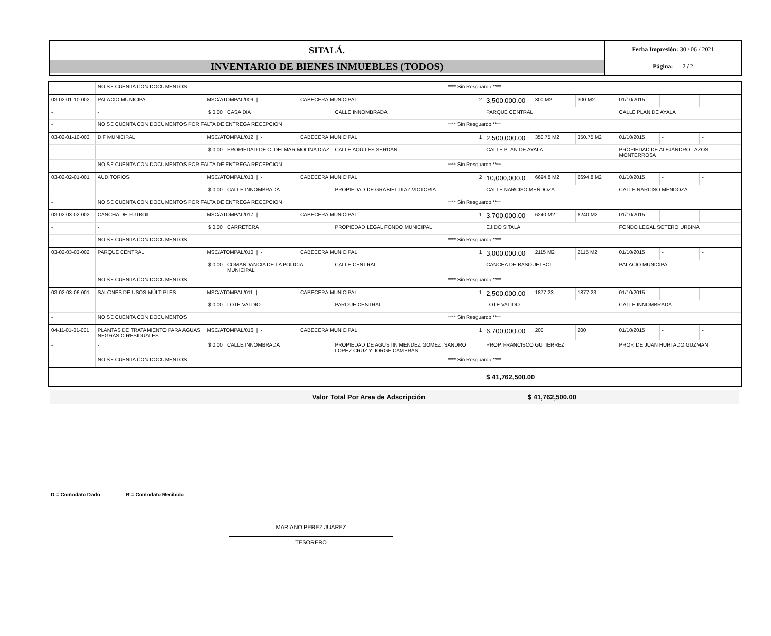SITALÁ.
INVENTARIO DE BIENES INMUEBLES (TODOS)
Fecha Impresión: 30 / 06 / 2021
Página: 2 / 2
| - | NO SE CUENTA CON DOCUMENTOS | | | | | | **** Sin Resguardo **** | | | | | | |
| 03-02-01-10-002 | PALACIO MUNICIPAL | | MSC/ATOMPAL/009 / - | | CABECERA MUNICIPAL | | 2 | 3,500,000.00 | 300 M2 | 300 M2 | 01/10/2015 | - | - |
| - | - | | $ 0.00 | CASA DIA | | CALLE INNOMBRADA | | PARQUE CENTRAL | | | CALLE PLAN DE AYALA | | |
| - | NO SE CUENTA CON DOCUMENTOS POR FALTA DE ENTREGA RECEPCION | | | | | | **** Sin Resguardo **** | | | | | | |
| 03-02-01-10-003 | DIF MUNICIPAL | | MSC/ATOMPAL/012 / - | | CABECERA MUNICIPAL | | 1 | 2,500,000.00 | 350.75 M2 | 350.75 M2 | 01/10/2015 | - | - |
| - | - | | $ 0.00 | PROPIEDAD DE C. DELMAR MOLINA DIAZ | | CALLE AQUILES SERDAN | | CALLE PLAN DE AYALA | | | PROPIEDAD DE ALEJANDRO LAZOS MONTERROSA | | |
| - | NO SE CUENTA CON DOCUMENTOS POR FALTA DE ENTREGA RECEPCION | | | | | | **** Sin Resguardo **** | | | | | | |
| 03-02-02-01-001 | AUDITORIOS | | MSC/ATOMPAL/013 / - | | CABECERA MUNICIPAL | | 2 | 10,000,000.0 | 6694.8 M2 | 6694.8 M2 | 01/10/2015 | - | - |
| - | - | | $ 0.00 | CALLE INNOMBRADA | | PROPIEDAD DE GRABIEL DIAZ VICTORIA | | CALLE NARCISO MENDOZA | | | CALLE NARCISO MENDOZA | | |
| - | NO SE CUENTA CON DOCUMENTOS POR FALTA DE ENTREGA RECEPCION | | | | | | **** Sin Resguardo **** | | | | | | |
| 03-02-03-02-002 | CANCHA DE FUTBOL | | MSC/ATOMPAL/017 / - | | CABECERA MUNICIPAL | | 1 | 3,700,000.00 | 6240 M2 | 6240 M2 | 01/10/2015 | - | - |
| - | - | | $ 0.00 | CARRETERA | | PROPIEDAD LEGAL FONDO MUNICIPAL | | EJIDO SITALA | | | FONDO LEGAL SOTERO URBINA | | |
| - | NO SE CUENTA CON DOCUMENTOS | | | | | | **** Sin Resguardo **** | | | | | | |
| 03-02-03-03-002 | PARQUE CENTRAL | | MSC/ATOMPAL/010 / - | | CABECERA MUNICIPAL | | 1 | 3,000,000.00 | 2115 M2 | 2115 M2 | 01/10/2015 | - | - |
| - | - | | $ 0.00 | COMANDANCIA DE LA POLICIA MUNICIPAL | | CALLE CENTRAL | | CANCHA DE BASQUETBOL | | | PALACIO MUNICIPAL | | |
| - | NO SE CUENTA CON DOCUMENTOS | | | | | | **** Sin Resguardo **** | | | | | | |
| 03-02-03-06-001 | SALONES DE USOS MÚLTIPLES | | MSC/ATOMPAL/011 / - | | CABECERA MUNICIPAL | | 1 | 2,500,000.00 | 1877.23 | 1877.23 | 01/10/2015 | - | - |
| - | - | | $ 0.00 | LOTE VALDIO | | PARQUE CENTRAL | | LOTE VALIDO | | | CALLE INNOMBRADA | | |
| - | NO SE CUENTA CON DOCUMENTOS | | | | | | **** Sin Resguardo **** | | | | | | |
| 04-11-01-01-001 | PLANTAS DE TRATAMIENTO PARA AGUAS NEGRAS O RESIDUALES | | MSC/ATOMPAL/016 / - | | CABECERA MUNICIPAL | | 1 | 6,700,000.00 | 200 | 200 | 01/10/2015 | - | - |
| - | - | | $ 0.00 | CALLE INNOMBRADA | | PROPIEDAD DE AGUSTIN MENDEZ GOMEZ, SANDRO LOPEZ CRUZ Y JORGE CAMERAS | | PROP, FRANCISCO GUTIERREZ | | | PROP. DE JUAN HURTADO GUZMAN | | |
| - | NO SE CUENTA CON DOCUMENTOS | | | | | | **** Sin Resguardo **** | | | | | | |
| | | | | | | | | $ 41,762,500.00 | | | | | |
Valor Total Por Area de Adscripción $ 41,762,500.00
D = Comodato Dado R = Comodato Recibido
MARIANO PEREZ JUAREZ
TESORERO